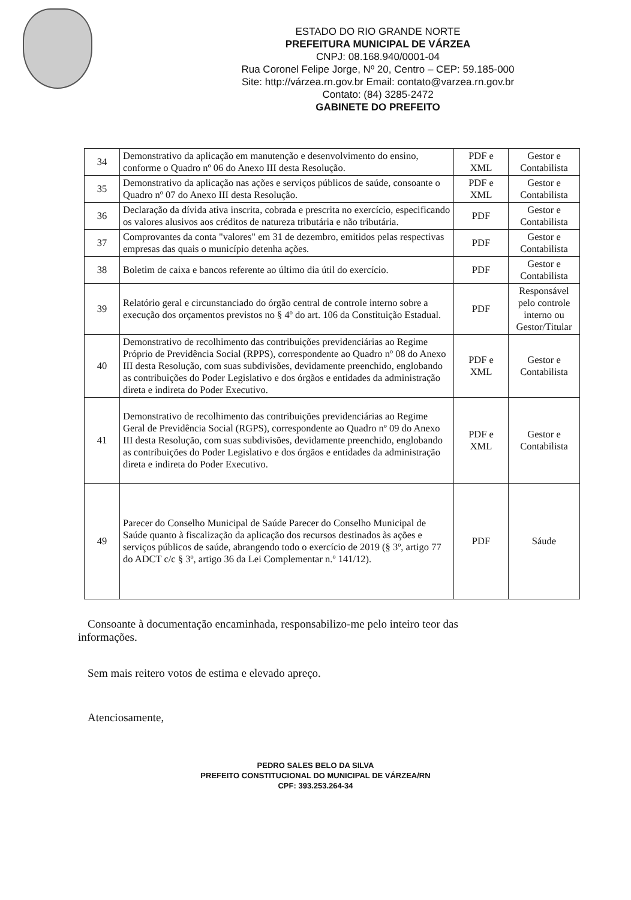ESTADO DO RIO GRANDE NORTE
PREFEITURA MUNICIPAL DE VÁRZEA
CNPJ: 08.168.940/0001-04
Rua Coronel Felipe Jorge, Nº 20, Centro – CEP: 59.185-000
Site: http://várzea.rn.gov.br Email: contato@varzea.rn.gov.br
Contato: (84) 3285-2472
GABINETE DO PREFEITO
| 34 | Demonstrativo da aplicação em manutenção e desenvolvimento do ensino, conforme o Quadro nº 06 do Anexo III desta Resolução. | PDF e XML | Gestor e Contabilista |
| 35 | Demonstrativo da aplicação nas ações e serviços públicos de saúde, consoante o Quadro nº 07 do Anexo III desta Resolução. | PDF e XML | Gestor e Contabilista |
| 36 | Declaração da dívida ativa inscrita, cobrada e prescrita no exercício, especificando os valores alusivos aos créditos de natureza tributária e não tributária. | PDF | Gestor e Contabilista |
| 37 | Comprovantes da conta "valores" em 31 de dezembro, emitidos pelas respectivas empresas das quais o município detenha ações. | PDF | Gestor e Contabilista |
| 38 | Boletim de caixa e bancos referente ao último dia útil do exercício. | PDF | Gestor e Contabilista |
| 39 | Relatório geral e circunstanciado do órgão central de controle interno sobre a execução dos orçamentos previstos no § 4º do art. 106 da Constituição Estadual. | PDF | Responsável pelo controle interno ou Gestor/Titular |
| 40 | Demonstrativo de recolhimento das contribuições previdenciárias ao Regime Próprio de Previdência Social (RPPS), correspondente ao Quadro nº 08 do Anexo III desta Resolução, com suas subdivisões, devidamente preenchido, englobando as contribuições do Poder Legislativo e dos órgãos e entidades da administração direta e indireta do Poder Executivo. | PDF e XML | Gestor e Contabilista |
| 41 | Demonstrativo de recolhimento das contribuições previdenciárias ao Regime Geral de Previdência Social (RGPS), correspondente ao Quadro nº 09 do Anexo III desta Resolução, com suas subdivisões, devidamente preenchido, englobando as contribuições do Poder Legislativo e dos órgãos e entidades da administração direta e indireta do Poder Executivo. | PDF e XML | Gestor e Contabilista |
| 49 | Parecer do Conselho Municipal de Saúde Parecer do Conselho Municipal de Saúde quanto à fiscalização da aplicação dos recursos destinados às ações e serviços públicos de saúde, abrangendo todo o exercício de 2019 (§ 3º, artigo 77 do ADCT c/c § 3º, artigo 36 da Lei Complementar n.º 141/12). | PDF | Sáude |
Consoante à documentação encaminhada, responsabilizo-me pelo inteiro teor das informações.
Sem mais reitero votos de estima e elevado apreço.
Atenciosamente,
PEDRO SALES BELO DA SILVA
PREFEITO CONSTITUCIONAL DO MUNICIPAL DE VÁRZEA/RN
CPF: 393.253.264-34